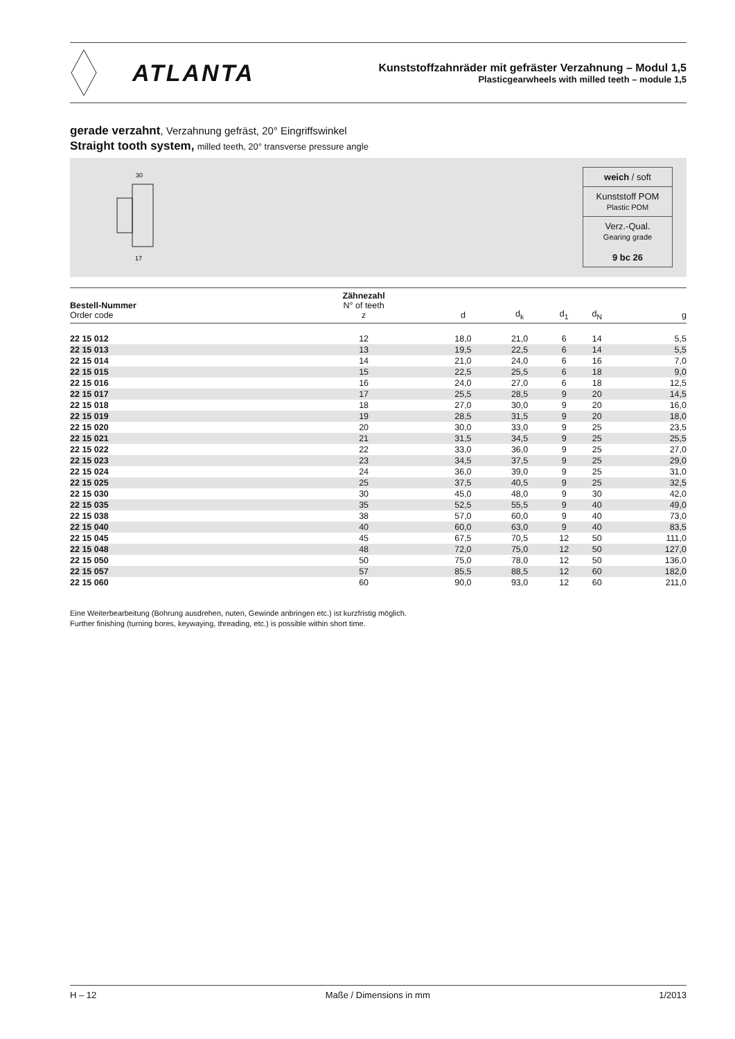ATLANTA
Kunststoffzahnräder mit gefräster Verzahnung – Modul 1,5
Plasticgearwheels with milled teeth – module 1,5
gerade verzahnt, Verzahnung gefräst, 20° Eingriffswinkel
Straight tooth system, milled teeth, 20° transverse pressure angle
30
17
weich / soft
Kunststoff POM
Plastic POM
Verz.-Qual.
Gearing grade
9 bc 26
| Bestell-Nummer Order code | Zähnezahl N° of teeth z | d | d<sub>k</sub> | d<sub>1</sub> | d<sub>N</sub> | g |
| --- | --- | --- | --- | --- | --- | --- |
| 22 15 012 | 12 | 18,0 | 21,0 | 6 | 14 | 5,5 |
| 22 15 013 | 13 | 19,5 | 22,5 | 6 | 14 | 5,5 |
| 22 15 014 | 14 | 21,0 | 24,0 | 6 | 16 | 7,0 |
| 22 15 015 | 15 | 22,5 | 25,5 | 6 | 18 | 9,0 |
| 22 15 016 | 16 | 24,0 | 27,0 | 6 | 18 | 12,5 |
| 22 15 017 | 17 | 25,5 | 28,5 | 9 | 20 | 14,5 |
| 22 15 018 | 18 | 27,0 | 30,0 | 9 | 20 | 16,0 |
| 22 15 019 | 19 | 28,5 | 31,5 | 9 | 20 | 18,0 |
| 22 15 020 | 20 | 30,0 | 33,0 | 9 | 25 | 23,5 |
| 22 15 021 | 21 | 31,5 | 34,5 | 9 | 25 | 25,5 |
| 22 15 022 | 22 | 33,0 | 36,0 | 9 | 25 | 27,0 |
| 22 15 023 | 23 | 34,5 | 37,5 | 9 | 25 | 29,0 |
| 22 15 024 | 24 | 36,0 | 39,0 | 9 | 25 | 31,0 |
| 22 15 025 | 25 | 37,5 | 40,5 | 9 | 25 | 32,5 |
| 22 15 030 | 30 | 45,0 | 48,0 | 9 | 30 | 42,0 |
| 22 15 035 | 35 | 52,5 | 55,5 | 9 | 40 | 49,0 |
| 22 15 038 | 38 | 57,0 | 60,0 | 9 | 40 | 73,0 |
| 22 15 040 | 40 | 60,0 | 63,0 | 9 | 40 | 83,5 |
| 22 15 045 | 45 | 67,5 | 70,5 | 12 | 50 | 111,0 |
| 22 15 048 | 48 | 72,0 | 75,0 | 12 | 50 | 127,0 |
| 22 15 050 | 50 | 75,0 | 78,0 | 12 | 50 | 136,0 |
| 22 15 057 | 57 | 85,5 | 88,5 | 12 | 60 | 182,0 |
| 22 15 060 | 60 | 90,0 | 93,0 | 12 | 60 | 211,0 |
Eine Weiterbearbeitung (Bohrung ausdrehen, nuten, Gewinde anbringen etc.) ist kurzfristig möglich.
Further finishing (turning bores, keywaying, threading, etc.) is possible within short time.
H – 12 Maße / Dimensions in mm 1/2013